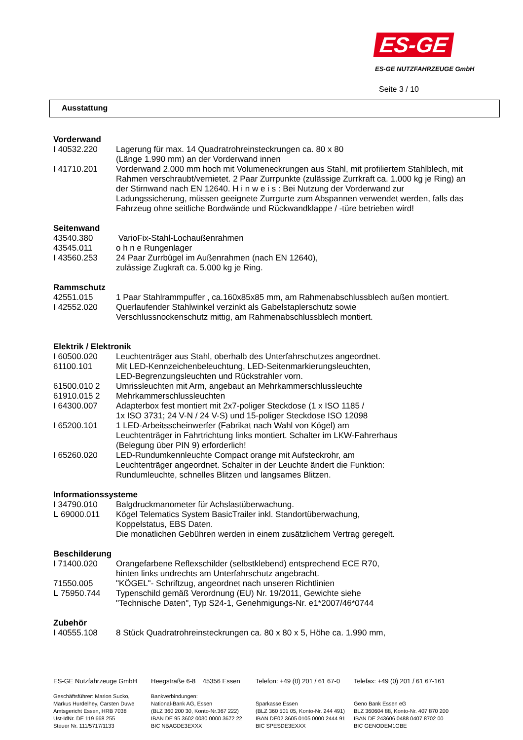ES-GE
ES-GE NUTZFAHRZEUGE GmbH
Seite 3 / 10
Ausstattung
Vorderwand
I 40532.220 Lagerung für max. 14 Quadratrohreinsteckrungen ca. 80 x 80
(Länge 1.990 mm) an der Vorderwand innen
I 41710.201 Vorderwand 2.000 mm hoch mit Volumeneckrungen aus Stahl, mit profiliertem Stahlblech, mit Rahmen verschraubt/vernietet. 2 Paar Zurrpunkte (zulässige Zurrkraft ca. 1.000 kg je Ring) an der Stirnwand nach EN 12640. H i n w e i s : Bei Nutzung der Vorderwand zur Ladungssicherung, müssen geeignete Zurrgurte zum Abspannen verwendet werden, falls das Fahrzeug ohne seitliche Bordwände und Rückwandklappe / -türe betrieben wird!
Seitenwand
43540.380 VarioFix-Stahl-Lochaußenrahmen
43545.011 o h n e Rungenlager
I 43560.253 24 Paar Zurrbügel im Außenrahmen (nach EN 12640),
zulässige Zugkraft ca. 5.000 kg je Ring.
Rammschutz
42551.015 1 Paar Stahlrammpuffer , ca.160x85x85 mm, am Rahmenabschlussblech außen montiert.
I 42552.020 Querlaufender Stahlwinkel verzinkt als Gabelstaplerschutz sowie
Verschlussnockenschutz mittig, am Rahmenabschlussblech montiert.
Elektrik / Elektronik
I 60500.020 Leuchtenträger aus Stahl, oberhalb des Unterfahrschutzes angeordnet.
61100.101 Mit LED-Kennzeichenbeleuchtung, LED-Seitenmarkierungsleuchten,
LED-Begrenzungsleuchten und Rückstrahler vorn.
61500.010 2 Umrissleuchten mit Arm, angebaut an Mehrkammerschlussleuchte
61910.015 2 Mehrkammerschlussleuchten
I 64300.007 Adapterbox fest montiert mit 2x7-poliger Steckdose (1 x ISO 1185 /
1x ISO 3731; 24 V-N / 24 V-S) und 15-poliger Steckdose ISO 12098
I 65200.101 1 LED-Arbeitsscheinwerfer (Fabrikat nach Wahl von Kögel) am
Leuchtenträger in Fahrtrichtung links montiert. Schalter im LKW-Fahrerhaus
(Belegung über PIN 9) erforderlich!
I 65260.020 LED-Rundumkennleuchte Compact orange mit Aufsteckrohr, am
Leuchtenträger angeordnet. Schalter in der Leuchte ändert die Funktion:
Rundumleuchte, schnelles Blitzen und langsames Blitzen.
Informationssysteme
I 34790.010 Balgdruckmanometer für Achslastüberwachung.
L 69000.011 Kögel Telematics System BasicTrailer inkl. Standortüberwachung,
Koppelstatus, EBS Daten.
Die monatlichen Gebühren werden in einem zusätzlichem Vertrag geregelt.
Beschilderung
I 71400.020 Orangefarbene Reflexschilder (selbstklebend) entsprechend ECE R70,
hinten links undrechts am Unterfahrschutz angebracht.
71550.005 "KÖGEL"- Schriftzug, angeordnet nach unseren Richtlinien
L 75950.744 Typenschild gemäß Verordnung (EU) Nr. 19/2011, Gewichte siehe
"Technische Daten", Typ S24-1, Genehmigungs-Nr. e1*2007/46*0744
Zubehör
I 40555.108 8 Stück Quadratrohreinsteckrungen ca. 80 x 80 x 5, Höhe ca. 1.990 mm,
ES-GE Nutzfahrzeuge GmbH
Geschäftsführer: Marion Sucko,
Markus Hurdelhey, Carsten Duwe
Amtsgericht Essen, HRB 7038
Ust-IdNr. DE 119 668 255
Steuer Nr. 111/5717/1133
Heegstraße 6-8 45356 Essen
Bankverbindungen:
National-Bank AG, Essen
(BLZ 360 200 30, Konto-Nr.367 222)
IBAN DE 95 3602 0030 0000 3672 22
BIC NBAGDE3EXXX
Telefon: +49 (0) 201 / 61 67-0
Sparkasse Essen
(BLZ 360 501 05, Konto-Nr. 244 491)
IBAN DE02 3605 0105 0000 2444 91
BIC SPESDE3EXXX
Telefax: +49 (0) 201 / 61 67-161
Geno Bank Essen eG
BLZ 360604 88, Konto-Nr. 407 870 200
IBAN DE 243606 0488 0407 8702 00
BIC GENODEM1GBE